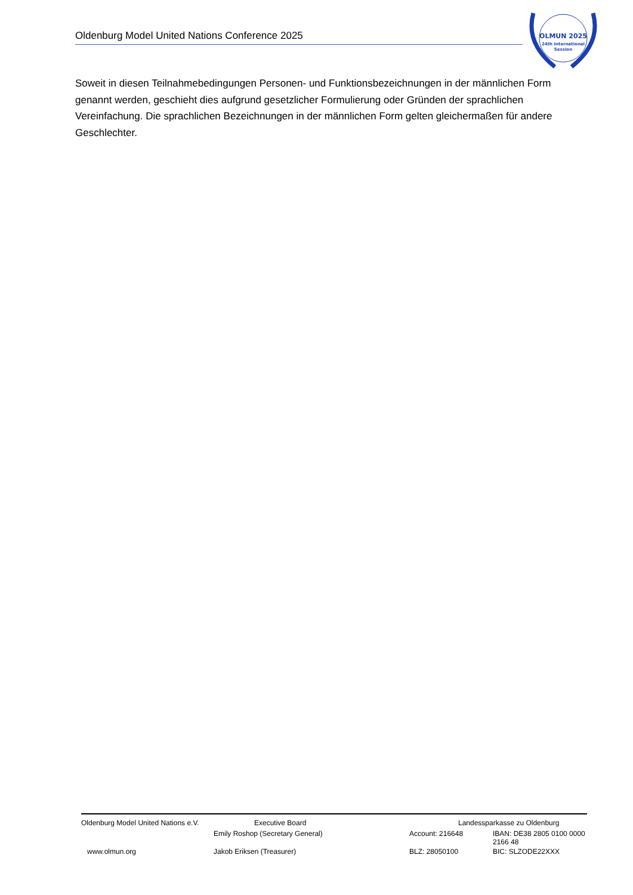Oldenburg Model United Nations Conference 2025
OLMUN 2025
24th International
Session
Soweit in diesen Teilnahmebedingungen Personen- und Funktionsbezeichnungen in der männlichen Form genannt werden, geschieht dies aufgrund gesetzlicher Formulierung oder Gründen der sprachlichen Vereinfachung. Die sprachlichen Bezeichnungen in der männlichen Form gelten gleichermaßen für andere Geschlechter.
| Oldenburg Model United Nations e.V. | Executive Board | Landessparkasse zu Oldenburg | |
| | Emily Roshop (Secretary General) | Account: 216648 | IBAN: DE38 2805 0100 0000 2166 48 |
| www.olmun.org | Jakob Eriksen (Treasurer) | BLZ: 28050100 | BIC: SLZODE22XXX |